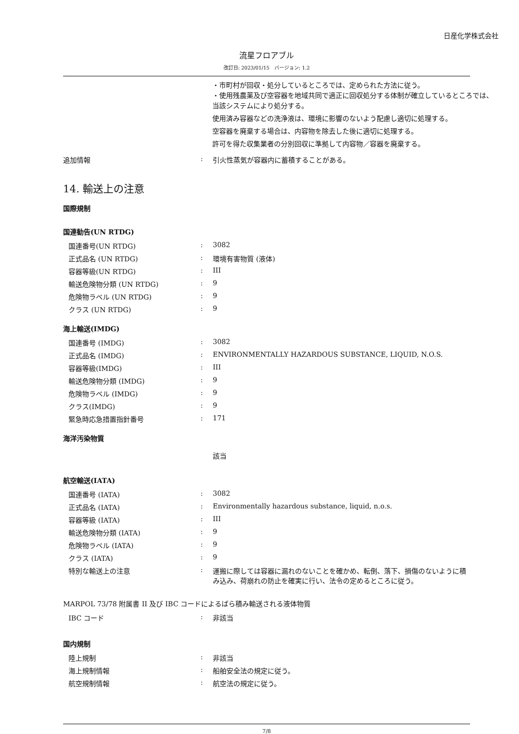日産化学株式会社
流星フロアブル
改訂日: 2023/01/15　バージョン: 1.2
・市町村が回収・処分しているところでは、定められた方法に従う。
・使用残農薬及び空容器を地域共同で適正に回収処分する体制が確立しているところでは、当該システムにより処分する。
使用済み容器などの洗浄液は、環境に影響のないよう配慮し適切に処理する。
空容器を廃棄する場合は、内容物を除去した後に適切に処理する。
許可を得た収集業者の分別回収に準拠して内容物／容器を廃棄する。
| 追加情報 | : | 引火性蒸気が容器内に蓄積することがある。 |
14. 輸送上の注意
国際規制
国連勧告(UN RTDG)
| 国連番号(UN RTDG) | : | 3082 |
| 正式品名 (UN RTDG) | : | 環境有害物質 (液体) |
| 容器等級(UN RTDG) | : | III |
| 輸送危険物分類 (UN RTDG) | : | 9 |
| 危険物ラベル (UN RTDG) | : | 9 |
| クラス (UN RTDG) | : | 9 |
海上輸送(IMDG)
| 国連番号 (IMDG) | : | 3082 |
| 正式品名 (IMDG) | : | ENVIRONMENTALLY HAZARDOUS SUBSTANCE, LIQUID, N.O.S. |
| 容器等級(IMDG) | : | III |
| 輸送危険物分類 (IMDG) | : | 9 |
| 危険物ラベル (IMDG) | : | 9 |
| クラス(IMDG) | : | 9 |
| 緊急時応急措置指針番号 | : | 171 |
海洋汚染物質
該当
航空輸送(IATA)
| 国連番号 (IATA) | : | 3082 |
| 正式品名 (IATA) | : | Environmentally hazardous substance, liquid, n.o.s. |
| 容器等級 (IATA) | : | III |
| 輸送危険物分類 (IATA) | : | 9 |
| 危険物ラベル (IATA) | : | 9 |
| クラス (IATA) | : | 9 |
| 特別な輸送上の注意 | : | 運搬に際しては容器に漏れのないことを確かめ、転倒、落下、損傷のないように積み込み、荷崩れの防止を確実に行い、法令の定めるところに従う。 |
MARPOL 73/78 附属書 II 及び IBC コードによるばら積み輸送される液体物質
| IBC コード | : | 非該当 |
国内規制
| 陸上規制 | : | 非該当 |
| 海上規制情報 | : | 船舶安全法の規定に従う。 |
| 航空規制情報 | : | 航空法の規定に従う。 |
7/8